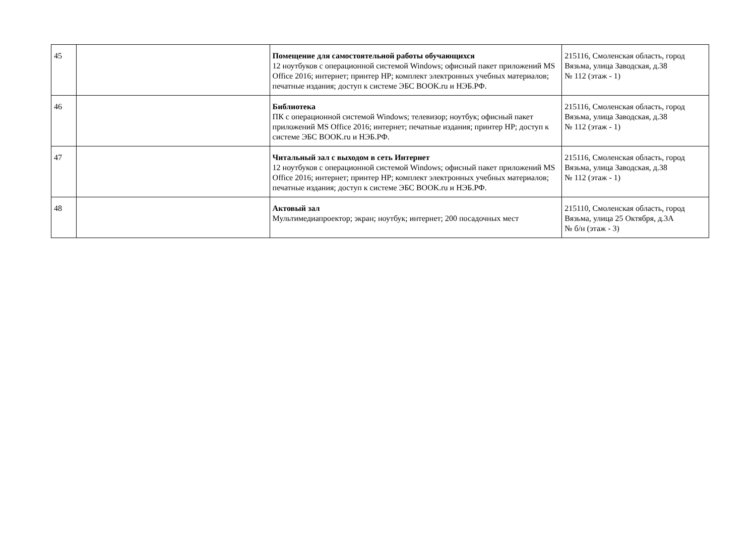| 45 | | Помещение для самостоятельной работы обучающихся 12 ноутбуков с операционной системой Windows; офисный пакет приложений MS Office 2016; интернет; принтер HP; комплект электронных учебных материалов; печатные издания; доступ к системе ЭБС BOOK.ru и НЭБ.РФ. | 215116, Смоленская область, город Вязьма, улица Заводская, д.38 № 112 (этаж - 1) |
| 46 | | Библиотека ПК с операционной системой Windows; телевизор; ноутбук; офисный пакет приложений MS Office 2016; интернет; печатные издания; принтер HP; доступ к системе ЭБС BOOK.ru и НЭБ.РФ. | 215116, Смоленская область, город Вязьма, улица Заводская, д.38 № 112 (этаж - 1) |
| 47 | | Читальный зал с выходом в сеть Интернет 12 ноутбуков с операционной системой Windows; офисный пакет приложений MS Office 2016; интернет; принтер HP; комплект электронных учебных материалов; печатные издания; доступ к системе ЭБС BOOK.ru и НЭБ.РФ. | 215116, Смоленская область, город Вязьма, улица Заводская, д.38 № 112 (этаж - 1) |
| 48 | | Актовый зал Мультимедиапроектор; экран; ноутбук; интернет; 200 посадочных мест | 215110, Смоленская область, город Вязьма, улица 25 Октября, д.3А № б/н (этаж - 3) |